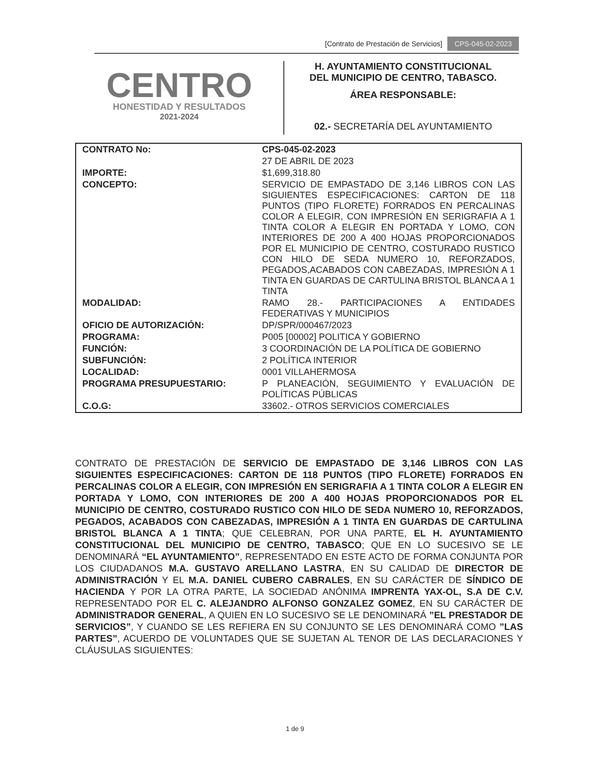[Contrato de Prestación de Servicios] CPS-045-02-2023
CENTRO
HONESTIDAD Y RESULTADOS
2021-2024
H. AYUNTAMIENTO CONSTITUCIONAL
DEL MUNICIPIO DE CENTRO, TABASCO.
ÁREA RESPONSABLE:
02.- SECRETARÍA DEL AYUNTAMIENTO
| CONTRATO No: | CPS-045-02-2023 |
| | 27 DE ABRIL DE 2023 |
| IMPORTE: | $1,699,318.80 |
| CONCEPTO: | SERVICIO DE EMPASTADO DE 3,146 LIBROS CON LAS SIGUIENTES ESPECIFICACIONES: CARTON DE 118 PUNTOS (TIPO FLORETE) FORRADOS EN PERCALINAS COLOR A ELEGIR, CON IMPRESIÓN EN SERIGRAFIA A 1 TINTA COLOR A ELEGIR EN PORTADA Y LOMO, CON INTERIORES DE 200 A 400 HOJAS PROPORCIONADOS POR EL MUNICIPIO DE CENTRO, COSTURADO RUSTICO CON HILO DE SEDA NUMERO 10, REFORZADOS, PEGADOS,ACABADOS CON CABEZADAS, IMPRESIÓN A 1 TINTA EN GUARDAS DE CARTULINA BRISTOL BLANCA A 1 TINTA |
| MODALIDAD: | RAMO 28.- PARTICIPACIONES A ENTIDADES FEDERATIVAS Y MUNICIPIOS |
| OFICIO DE AUTORIZACIÓN: | DP/SPR/000467/2023 |
| PROGRAMA: | P005 [00002] POLITICA Y GOBIERNO |
| FUNCIÓN: | 3 COORDINACIÓN DE LA POLÍTICA DE GOBIERNO |
| SUBFUNCIÓN: | 2 POLÍTICA INTERIOR |
| LOCALIDAD: | 0001 VILLAHERMOSA |
| PROGRAMA PRESUPUESTARIO: | P PLANEACIÓN, SEGUIMIENTO Y EVALUACIÓN DE POLÍTICAS PÚBLICAS |
| C.O.G: | 33602.- OTROS SERVICIOS COMERCIALES |
CONTRATO DE PRESTACIÓN DE SERVICIO DE EMPASTADO DE 3,146 LIBROS CON LAS SIGUIENTES ESPECIFICACIONES: CARTON DE 118 PUNTOS (TIPO FLORETE) FORRADOS EN PERCALINAS COLOR A ELEGIR, CON IMPRESIÓN EN SERIGRAFIA A 1 TINTA COLOR A ELEGIR EN PORTADA Y LOMO, CON INTERIORES DE 200 A 400 HOJAS PROPORCIONADOS POR EL MUNICIPIO DE CENTRO, COSTURADO RUSTICO CON HILO DE SEDA NUMERO 10, REFORZADOS, PEGADOS, ACABADOS CON CABEZADAS, IMPRESIÓN A 1 TINTA EN GUARDAS DE CARTULINA BRISTOL BLANCA A 1 TINTA; QUE CELEBRAN, POR UNA PARTE, EL H. AYUNTAMIENTO CONSTITUCIONAL DEL MUNICIPIO DE CENTRO, TABASCO; QUE EN LO SUCESIVO SE LE DENOMINARÁ “EL AYUNTAMIENTO”, REPRESENTADO EN ESTE ACTO DE FORMA CONJUNTA POR LOS CIUDADANOS M.A. GUSTAVO ARELLANO LASTRA, EN SU CALIDAD DE DIRECTOR DE ADMINISTRACIÓN Y EL M.A. DANIEL CUBERO CABRALES, EN SU CARÁCTER DE SÍNDICO DE HACIENDA Y POR LA OTRA PARTE, LA SOCIEDAD ANÓNIMA IMPRENTA YAX-OL, S.A DE C.V. REPRESENTADO POR EL C. ALEJANDRO ALFONSO GONZALEZ GOMEZ, EN SU CARÁCTER DE ADMINISTRADOR GENERAL, A QUIEN EN LO SUCESIVO SE LE DENOMINARÁ ”EL PRESTADOR DE SERVICIOS”, Y CUANDO SE LES REFIERA EN SU CONJUNTO SE LES DENOMINARÁ COMO ”LAS PARTES”, ACUERDO DE VOLUNTADES QUE SE SUJETAN AL TENOR DE LAS DECLARACIONES Y CLÁUSULAS SIGUIENTES:
1 de 9